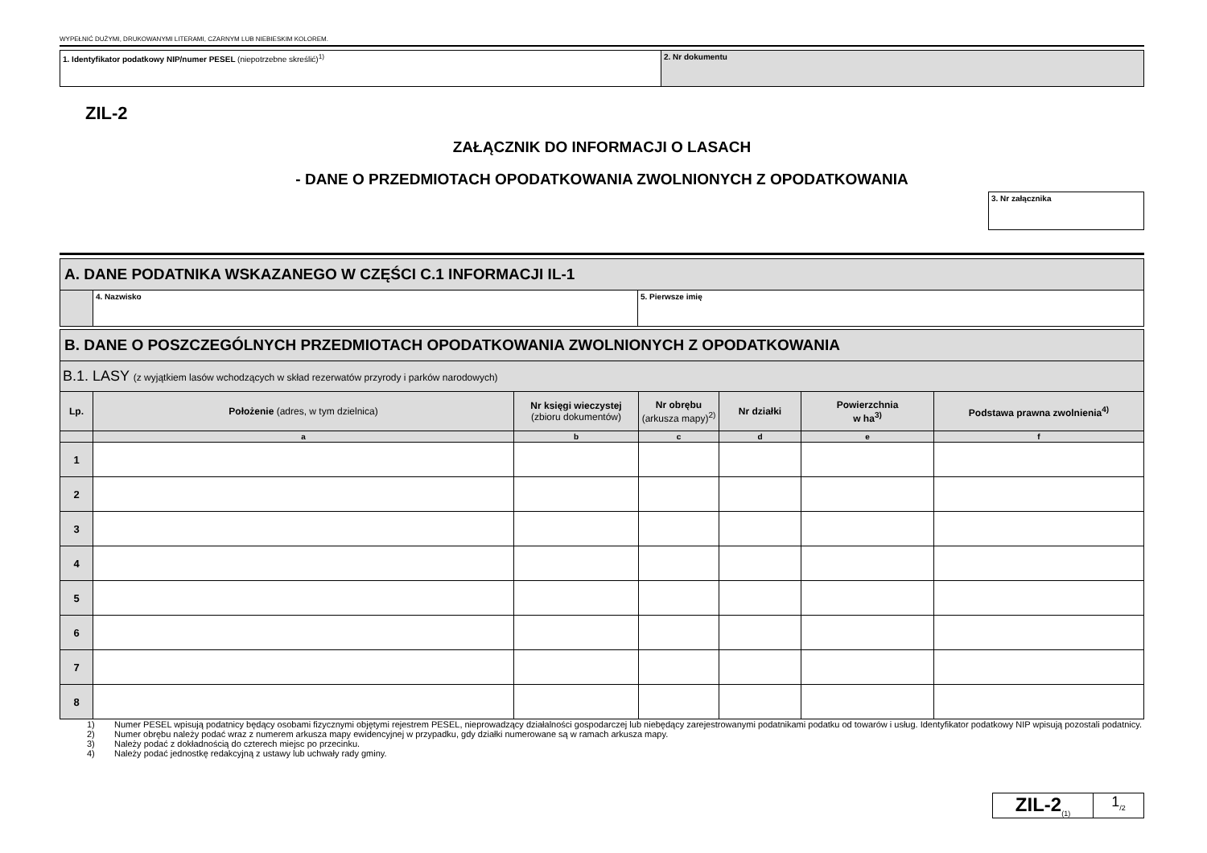WYPEŁNIĆ DUŻYMI, DRUKOWANYMI LITERAMI, CZARNYM LUB NIEBIESKIM KOLOREM.
| 1. Identyfikator podatkowy NIP/numer PESEL (niepotrzebne skreślić)<sup>1)</sup> | 2. Nr dokumentu |
ZIL-2
ZAŁĄCZNIK DO INFORMACJI O LASACH
- DANE O PRZEDMIOTACH OPODATKOWANIA ZWOLNIONYCH Z OPODATKOWANIA
3. Nr załącznika
| A. DANE PODATNIKA WSKAZANEGO W CZĘŚCI C.1 INFORMACJI IL-1 | | |
| | 4. Nazwisko | 5. Pierwsze imię |
| B. DANE O POSZCZEGÓLNYCH PRZEDMIOTACH OPODATKOWANIA ZWOLNIONYCH Z OPODATKOWANIA | | | | | | |
| B.1. LASY (z wyjątkiem lasów wchodzących w skład rezerwatów przyrody i parków narodowych) | | | | | | |
| Lp. | Położenie (adres, w tym dzielnica) | Nr księgi wieczystej (zbioru dokumentów) | Nr obrębu (arkusza mapy)<sup>2)</sup> | Nr działki | Powierzchnia w ha<sup>3)</sup> | Podstawa prawna zwolnienia<sup>4)</sup> |
| | a | b | c | d | e | f |
| 1 | | | | | | |
| 2 | | | | | | |
| 3 | | | | | | |
| 4 | | | | | | |
| 5 | | | | | | |
| 6 | | | | | | |
| 7 | | | | | | |
| 8 | | | | | | |
1) Numer PESEL wpisują podatnicy będący osobami fizycznymi objętymi rejestrem PESEL, nieprowadzący działalności gospodarczej lub niebędący zarejestrowanymi podatnikami podatku od towarów i usług. Identyfikator podatkowy NIP wpisują pozostali podatnicy.
2) Numer obrębu należy podać wraz z numerem arkusza mapy ewidencyjnej w przypadku, gdy działki numerowane są w ramach arkusza mapy.
3) Należy podać z dokładnością do czterech miejsc po przecinku.
4) Należy podać jednostkę redakcyjną z ustawy lub uchwały rady gminy.
ZIL-2<sub>(1)</sub>
1<sub>/2</sub>